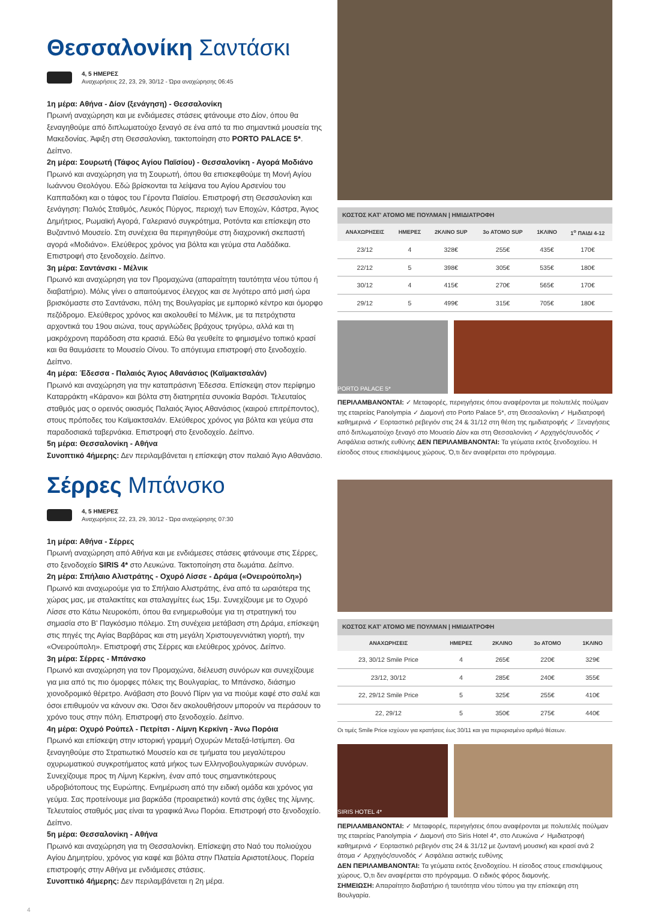Θεσσαλονίκη Σαντάσκι
4, 5 ΗΜΕΡΕΣ
Αναχωρήσεις 22, 23, 29, 30/12 - Ώρα αναχώρησης 06:45
1η μέρα: Αθήνα - Δίον (ξενάγηση) - Θεσσαλονίκη
Πρωινή αναχώρηση και με ενδιάμεσες στάσεις φτάνουμε στο Δίον, όπου θα ξεναγηθούμε από διπλωματούχο ξεναγό σε ένα από τα πιο σημαντικά μουσεία της Μακεδονίας. Άφιξη στη Θεσσαλονίκη, τακτοποίηση στο PORTO PALACE 5*. Δείπνο.
2η μέρα: Σουρωτή (Τάφος Αγίου Παϊσίου) - Θεσσαλονίκη - Αγορά Μοδιάνο
Πρωινό και αναχώρηση για τη Σουρωτή, όπου θα επισκεφθούμε τη Μονή Αγίου Ιωάννου Θεολόγου. Εδώ βρίσκονται τα λείψανα του Αγίου Αρσενίου του Καππαδόκη και ο τάφος του Γέροντα Παϊσίου. Επιστροφή στη Θεσσαλονίκη και ξενάγηση: Παλιός Σταθμός, Λευκός Πύργος, περιοχή των Εποχών, Κάστρα, Άγιος Δημήτριος, Ρωμαϊκή Αγορά, Γαλεριανό συγκρότημα, Ροτόντα και επίσκεψη στο Βυζαντινό Μουσείο. Στη συνέχεια θα περιηγηθούμε στη διαχρονική σκεπαστή αγορά «Μοδιάνο». Ελεύθερος χρόνος για βόλτα και γεύμα στα Λαδάδικα. Επιστροφή στο ξενοδοχείο. Δείπνο.
3η μέρα: Σαντάνσκι - Μέλνικ
Πρωινό και αναχώρηση για τον Προμαχώνα (απαραίτητη ταυτότητα νέου τύπου ή διαβατήριο). Μόλις γίνει ο απαιτούμενος έλεγχος και σε λιγότερο από μισή ώρα βρισκόμαστε στο Σαντάνσκι, πόλη της Βουλγαρίας με εμπορικό κέντρο και όμορφο πεζόδρομο. Ελεύθερος χρόνος και ακολουθεί το Μέλνικ, με τα πετρόχτιστα αρχοντικά του 19ου αιώνα, τους αργιλώδεις βράχους τριγύρω, αλλά και τη μακρόχρονη παράδοση στα κρασιά. Εδώ θα γευθείτε το φημισμένο τοπικό κρασί και θα θαυμάσετε το Μουσείο Οίνου. Το απόγευμα επιστροφή στο ξενοδοχείο. Δείπνο.
4η μέρα: Έδεσσα - Παλαιός Άγιος Αθανάσιος (Καϊμακτσαλάν)
Πρωινό και αναχώρηση για την καταπράσινη Έδεσσα. Επίσκεψη στον περίφημο Καταρράκτη «Κάρανο» και βόλτα στη διατηρητέα συνοικία Βαρόσι. Τελευταίος σταθμός μας ο ορεινός οικισμός Παλαιός Άγιος Αθανάσιος (καιρού επιτρέποντος), στους πρόποδες του Καϊμακτσαλάν. Ελεύθερος χρόνος για βόλτα και γεύμα στα παραδοσιακά ταβερνάκια. Επιστροφή στο ξενοδοχείο. Δείπνο.
5η μέρα: Θεσσαλονίκη - Αθήνα
Συνοπτικό 4ήμερης: Δεν περιλαμβάνεται η επίσκεψη στον παλαιό Άγιο Αθανάσιο.
ΚΟΣΤΟΣ ΚΑΤ' ΑΤΟΜΟ ΜΕ ΠΟΥΛΜΑΝ | ΗΜΙΔΙΑΤΡΟΦΗ
| ΑΝΑΧΩΡΗΣΕΙΣ | ΗΜΕΡΕΣ | 2ΚΛΙΝΟ SUP | 3ο ΑΤΟΜΟ SUP | 1ΚΛΙΝΟ | 1<sup>ο</sup> ΠΑΙΔΙ 4-12 |
| --- | --- | --- | --- | --- | --- |
| 23/12 | 4 | 328€ | 255€ | 435€ | 170€ |
| 22/12 | 5 | 398€ | 305€ | 535€ | 180€ |
| 30/12 | 4 | 415€ | 270€ | 565€ | 170€ |
| 29/12 | 5 | 499€ | 315€ | 705€ | 180€ |
PORTO PALACE 5*
ΠΕΡΙΛΑΜΒΑΝΟΝΤΑΙ: ✓ Μεταφορές, περιηγήσεις όπου αναφέρονται με πολυτελές πούλμαν της εταιρείας Panolympia ✓ Διαμονή στο Porto Palace 5*, στη Θεσσαλονίκη ✓ Ημιδιατροφή καθημερινά ✓ Εορταστικό ρεβεγιόν στις 24 & 31/12 στη θέση της ημιδιατροφής ✓ Ξεναγήσεις από διπλωματούχο ξεναγό στο Μουσείο Δίον και στη Θεσσαλονίκη ✓ Αρχηγός/συνοδός ✓ Ασφάλεια αστικής ευθύνης ΔΕΝ ΠΕΡΙΛΑΜΒΑΝΟΝΤΑΙ: Τα γεύματα εκτός ξενοδοχείου. Η είσοδος στους επισκέψιμους χώρους. Ό,τι δεν αναφέρεται στο πρόγραμμα.
Σέρρες Μπάνσκο
4, 5 ΗΜΕΡΕΣ
Αναχωρήσεις 22, 23, 29, 30/12 - Ώρα αναχώρησης 07:30
1η μέρα: Αθήνα - Σέρρες
Πρωινή αναχώρηση από Αθήνα και με ενδιάμεσες στάσεις φτάνουμε στις Σέρρες, στο ξενοδοχείο SIRIS 4* στο Λευκώνα. Τακτοποίηση στα δωμάτια. Δείπνο.
2η μέρα: Σπήλαιο Αλιστράτης - Οχυρό Λίσσε - Δράμα («Ονειρούπολη»)
Πρωινό και αναχωρούμε για το Σπήλαιο Αλιστράτης, ένα από τα ωραιότερα της χώρας μας, με σταλακτίτες και σταλαγμίτες έως 15μ. Συνεχίζουμε με το Οχυρό Λίσσε στο Κάτω Νευροκόπι, όπου θα ενημερωθούμε για τη στρατηγική του σημασία στο Β' Παγκόσμιο πόλεμο. Στη συνέχεια μετάβαση στη Δράμα, επίσκεψη στις πηγές της Αγίας Βαρβάρας και στη μεγάλη Χριστουγεννιάτικη γιορτή, την «Ονειρούπολη». Επιστροφή στις Σέρρες και ελεύθερος χρόνος. Δείπνο.
3η μέρα: Σέρρες - Μπάνσκο
Πρωινό και αναχώρηση για τον Προμαχώνα, διέλευση συνόρων και συνεχίζουμε για μια από τις πιο όμορφες πόλεις της Βουλγαρίας, το Μπάνσκο, διάσημο χιονοδρομικό θέρετρο. Ανάβαση στο βουνό Πίριν για να πιούμε καφέ στο σαλέ και όσοι επιθυμούν να κάνουν σκι. Όσοι δεν ακολουθήσουν μπορούν να περάσουν το χρόνο τους στην πόλη. Επιστροφή στο ξενοδοχείο. Δείπνο.
4η μέρα: Οχυρό Ρούπελ - Πετρίτσι - Λίμνη Κερκίνη - Άνω Πορόια
Πρωινό και επίσκεψη στην ιστορική γραμμή Οχυρών Μεταξά-Ιστίμπεη. Θα ξεναγηθούμε στο Στρατιωτικό Μουσείο και σε τμήματα του μεγαλύτερου οχυρωματικού συγκροτήματος κατά μήκος των Ελληνοβουλγαρικών συνόρων. Συνεχίζουμε προς τη Λίμνη Κερκίνη, έναν από τους σημαντικότερους υδροβιότοπους της Ευρώπης. Ενημέρωση από την ειδική ομάδα και χρόνος για γεύμα. Σας προτείνουμε μια βαρκάδα (προαιρετικά) κοντά στις όχθες της λίμνης. Τελευταίος σταθμός μας είναι τα γραφικά Άνω Πορόια. Επιστροφή στο ξενοδοχείο. Δείπνο.
5η μέρα: Θεσσαλονίκη - Αθήνα
Πρωινό και αναχώρηση για τη Θεσσαλονίκη. Επίσκεψη στο Ναό του πολιούχου Αγίου Δημητρίου, χρόνος για καφέ και βόλτα στην Πλατεία Αριστοτέλους. Πορεία επιστροφής στην Αθήνα με ενδιάμεσες στάσεις.
Συνοπτικό 4ήμερης: Δεν περιλαμβάνεται η 2η μέρα.
ΚΟΣΤΟΣ ΚΑΤ' ΑΤΟΜΟ ΜΕ ΠΟΥΛΜΑΝ | ΗΜΙΔΙΑΤΡΟΦΗ
| ΑΝΑΧΩΡΗΣΕΙΣ | ΗΜΕΡΕΣ | 2ΚΛΙΝΟ | 3ο ΑΤΟΜΟ | 1ΚΛΙΝΟ |
| --- | --- | --- | --- | --- |
| 23, 30/12 Smile Price | 4 | 265€ | 220€ | 329€ |
| 23/12, 30/12 | 4 | 285€ | 240€ | 355€ |
| 22, 29/12 Smile Price | 5 | 325€ | 255€ | 410€ |
| 22, 29/12 | 5 | 350€ | 275€ | 440€ |
Οι τιμές Smile Price ισχύουν για κρατήσεις έως 30/11 και για περιορισμένο αριθμό θέσεων.
SIRIS HOTEL 4*
ΠΕΡΙΛΑΜΒΑΝΟΝΤΑΙ: ✓ Μεταφορές, περιηγήσεις όπου αναφέρονται με πολυτελές πούλμαν της εταιρείας Panolympia ✓ Διαμονή στο Siris Hotel 4*, στο Λευκώνα ✓ Ημιδιατροφή καθημερινά ✓ Εορταστικό ρεβεγιόν στις 24 & 31/12 με ζωντανή μουσική και κρασί ανά 2 άτομα ✓ Αρχηγός/συνοδός ✓ Ασφάλεια αστικής ευθύνης
ΔΕΝ ΠΕΡΙΛΑΜΒΑΝΟΝΤΑΙ: Τα γεύματα εκτός ξενοδοχείου. Η είσοδος στους επισκέψιμους χώρους. Ό,τι δεν αναφέρεται στο πρόγραμμα. Ο ειδικός φόρος διαμονής.
ΣΗΜΕΙΩΣΗ: Απαραίτητο διαβατήριο ή ταυτότητα νέου τύπου για την επίσκεψη στη Βουλγαρία.
4